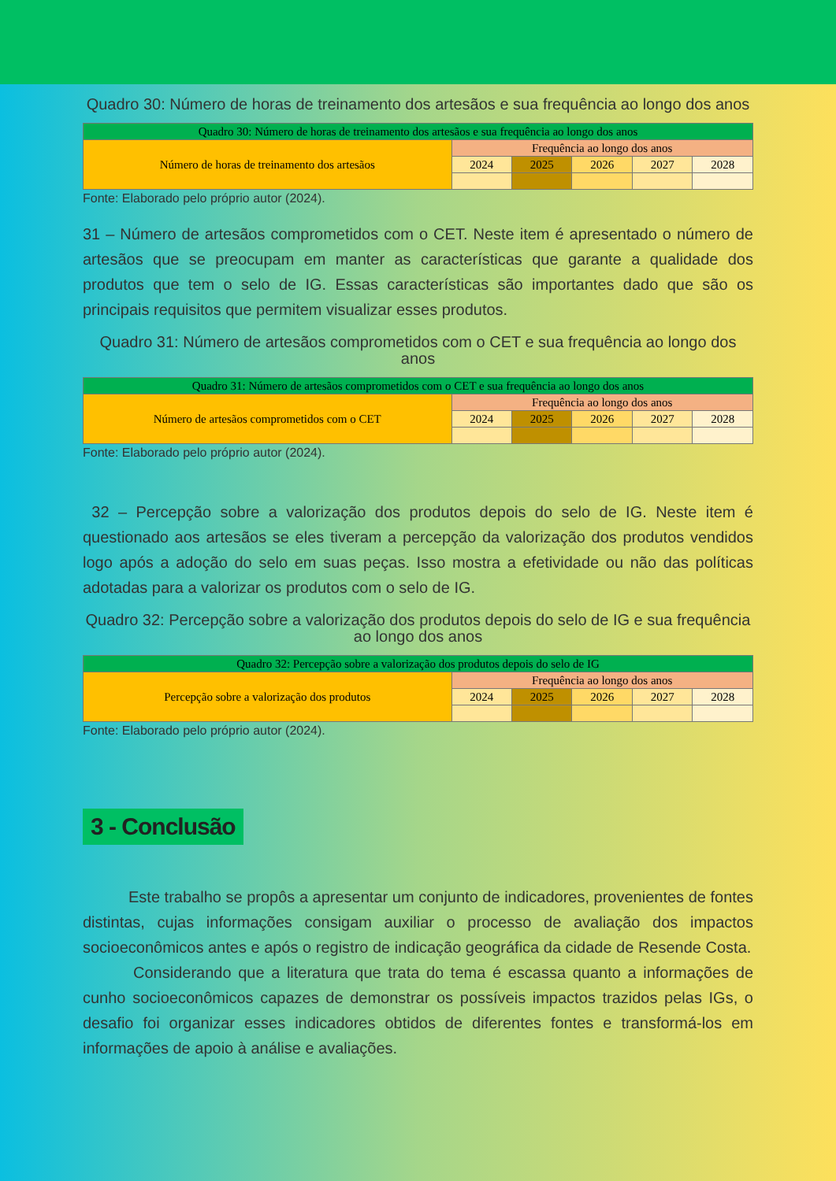Quadro 30: Número de horas de treinamento dos artesãos e sua frequência ao longo dos anos
| Quadro 30: Número de horas de treinamento dos artesãos e sua frequência ao longo dos anos | | | | | |
| Número de horas de treinamento dos artesãos | Frequência ao longo dos anos | | | | |
| | 2024 | 2025 | 2026 | 2027 | 2028 |
Fonte: Elaborado pelo próprio autor (2024).
31 – Número de artesãos comprometidos com o CET. Neste item é apresentado o número de artesãos que se preocupam em manter as características que garante a qualidade dos produtos que tem o selo de IG. Essas características são importantes dado que são os principais requisitos que permitem visualizar esses produtos.
Quadro 31: Número de artesãos comprometidos com o CET e sua frequência ao longo dos anos
| Quadro 31: Número de artesãos comprometidos com o CET e sua frequência ao longo dos anos | | | | | |
| Número de artesãos comprometidos com o CET | Frequência ao longo dos anos | | | | |
| | 2024 | 2025 | 2026 | 2027 | 2028 |
Fonte: Elaborado pelo próprio autor (2024).
32 – Percepção sobre a valorização dos produtos depois do selo de IG. Neste item é questionado aos artesãos se eles tiveram a percepção da valorização dos produtos vendidos logo após a adoção do selo em suas peças. Isso mostra a efetividade ou não das políticas adotadas para a valorizar os produtos com o selo de IG.
Quadro 32: Percepção sobre a valorização dos produtos depois do selo de IG e sua frequência ao longo dos anos
| Quadro 32: Percepção sobre a valorização dos produtos depois do selo de IG | | | | | |
| Percepção sobre a valorização dos produtos | Frequência ao longo dos anos | | | | |
| | 2024 | 2025 | 2026 | 2027 | 2028 |
Fonte: Elaborado pelo próprio autor (2024).
3 - Conclusão
Este trabalho se propôs a apresentar um conjunto de indicadores, provenientes de fontes distintas, cujas informações consigam auxiliar o processo de avaliação dos impactos socioeconômicos antes e após o registro de indicação geográfica da cidade de Resende Costa.
Considerando que a literatura que trata do tema é escassa quanto a informações de cunho socioeconômicos capazes de demonstrar os possíveis impactos trazidos pelas IGs, o desafio foi organizar esses indicadores obtidos de diferentes fontes e transformá-los em informações de apoio à análise e avaliações.